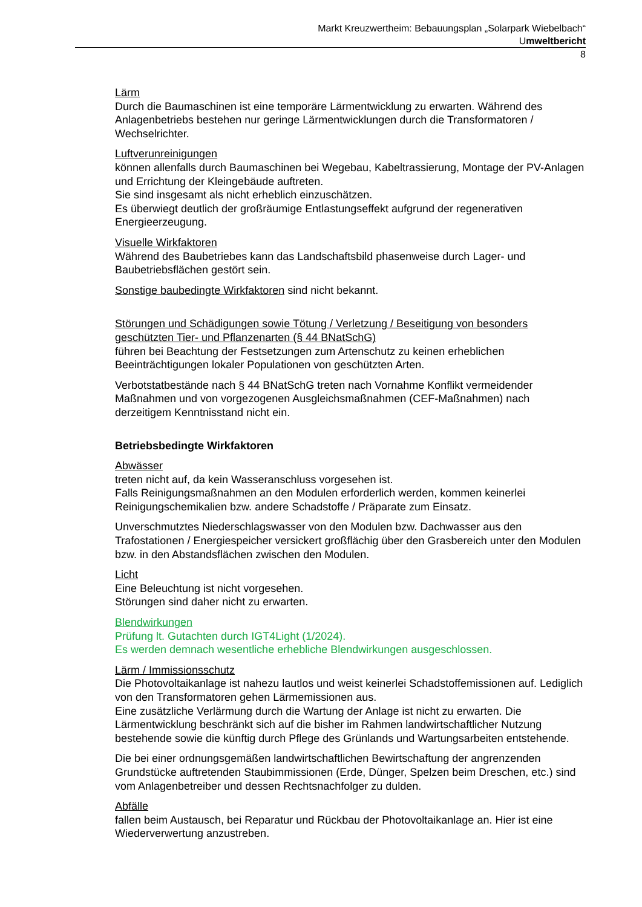Markt Kreuzwertheim: Bebauungsplan „Solarpark Wiebelbach“
Umweltbericht
8
Lärm
Durch die Baumaschinen ist eine temporäre Lärmentwicklung zu erwarten. Während des Anlagenbetriebs bestehen nur geringe Lärmentwicklungen durch die Transformatoren / Wechselrichter.
Luftverunreinigungen
können allenfalls durch Baumaschinen bei Wegebau, Kabeltrassierung, Montage der PV-Anlagen und Errichtung der Kleingebäude auftreten.
Sie sind insgesamt als nicht erheblich einzuschätzen.
Es überwiegt deutlich der großräumige Entlastungseffekt aufgrund der regenerativen Energieerzeugung.
Visuelle Wirkfaktoren
Während des Baubetriebes kann das Landschaftsbild phasenweise durch Lager- und Baubetriebsflächen gestört sein.
Sonstige baubedingte Wirkfaktoren sind nicht bekannt.
Störungen und Schädigungen sowie Tötung / Verletzung / Beseitigung von besonders geschützten Tier- und Pflanzenarten (§ 44 BNatSchG)
führen bei Beachtung der Festsetzungen zum Artenschutz zu keinen erheblichen Beeinträchtigungen lokaler Populationen von geschützten Arten.
Verbotstatbestände nach § 44 BNatSchG treten nach Vornahme Konflikt vermeidender Maßnahmen und von vorgezogenen Ausgleichsmaßnahmen (CEF-Maßnahmen) nach derzeitigem Kenntnisstand nicht ein.
Betriebsbedingte Wirkfaktoren
Abwässer
treten nicht auf, da kein Wasseranschluss vorgesehen ist.
Falls Reinigungsmaßnahmen an den Modulen erforderlich werden, kommen keinerlei Reinigungschemikalien bzw. andere Schadstoffe / Präparate zum Einsatz.
Unverschmutztes Niederschlagswasser von den Modulen bzw. Dachwasser aus den Trafostationen / Energiespeicher versickert großflächig über den Grasbereich unter den Modulen bzw. in den Abstandsflächen zwischen den Modulen.
Licht
Eine Beleuchtung ist nicht vorgesehen.
Störungen sind daher nicht zu erwarten.
Blendwirkungen
Prüfung lt. Gutachten durch IGT4Light (1/2024).
Es werden demnach wesentliche erhebliche Blendwirkungen ausgeschlossen.
Lärm / Immissionsschutz
Die Photovoltaikanlage ist nahezu lautlos und weist keinerlei Schadstoffemissionen auf. Lediglich von den Transformatoren gehen Lärmemissionen aus.
Eine zusätzliche Verlärmung durch die Wartung der Anlage ist nicht zu erwarten. Die Lärmentwicklung beschränkt sich auf die bisher im Rahmen landwirtschaftlicher Nutzung bestehende sowie die künftig durch Pflege des Grünlands und Wartungsarbeiten entstehende.
Die bei einer ordnungsgemäßen landwirtschaftlichen Bewirtschaftung der angrenzenden Grundstücke auftretenden Staubimmissionen (Erde, Dünger, Spelzen beim Dreschen, etc.) sind vom Anlagenbetreiber und dessen Rechtsnachfolger zu dulden.
Abfälle
fallen beim Austausch, bei Reparatur und Rückbau der Photovoltaikanlage an. Hier ist eine Wiederverwertung anzustreben.